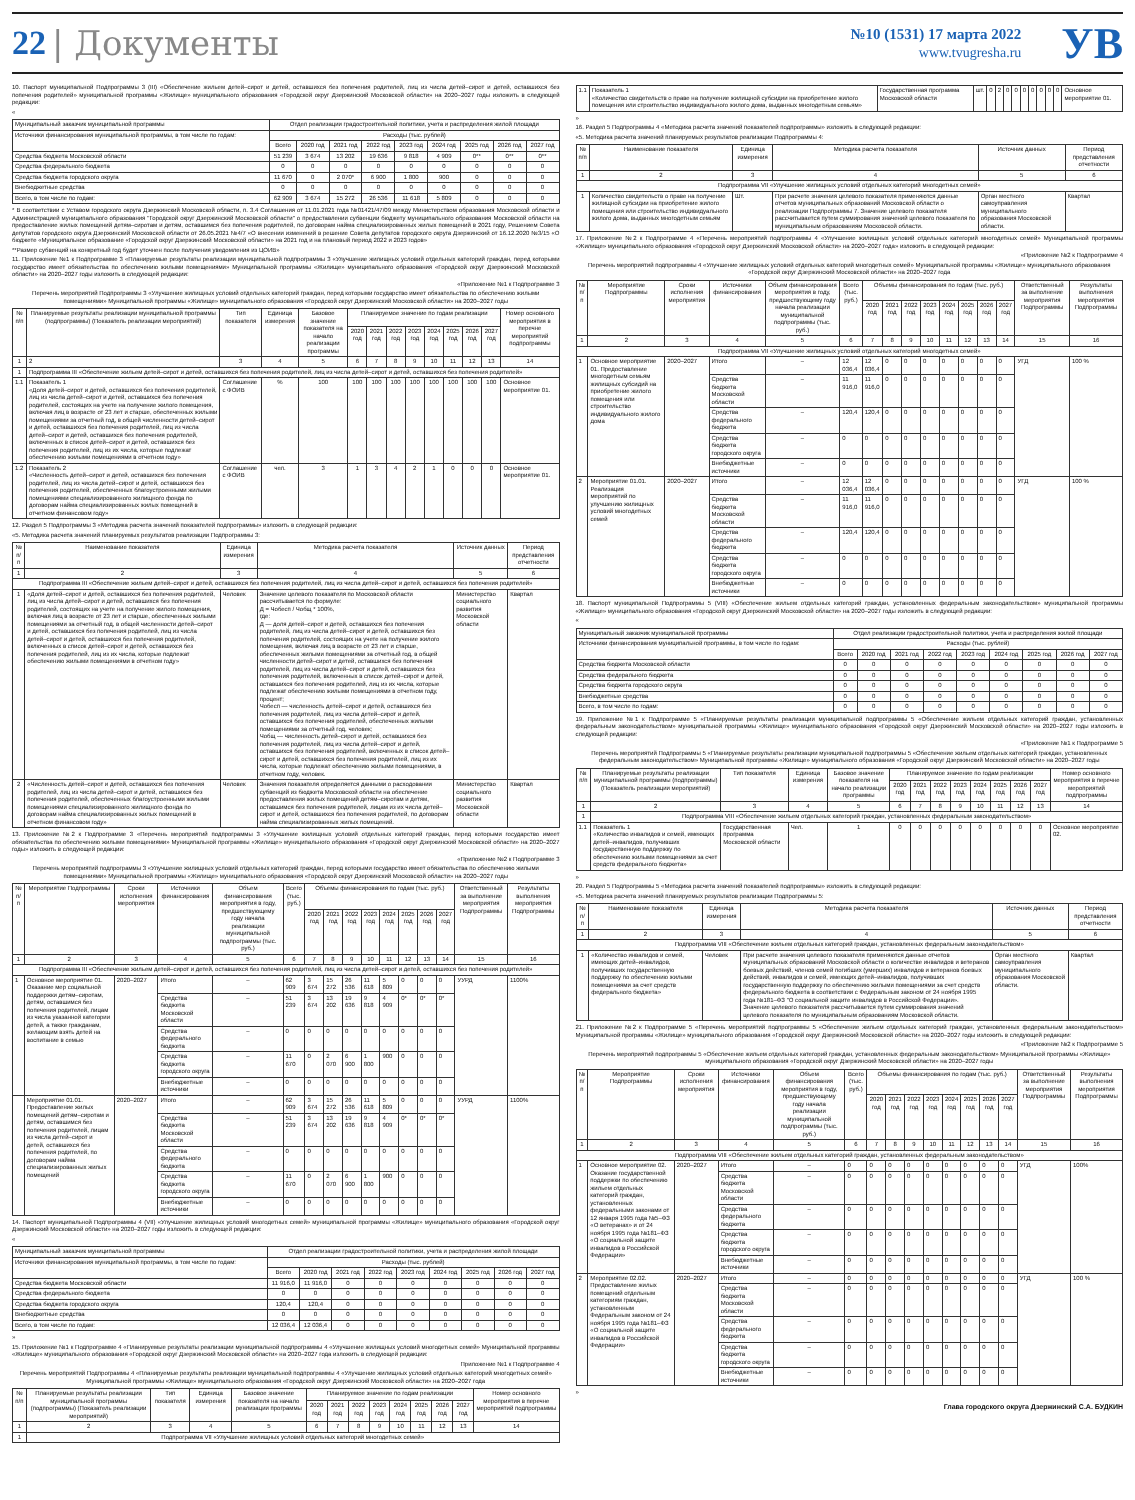22 | Документы
№10 (1531) 17 марта 2022
www.tvugresha.ru
УВ
10. Паспорт муниципальной Подпрограммы 3 (III) «Обеспечение жильем детей–сирот и детей, оставшихся без попечения родителей, лиц из числа детей–сирот и детей, оставшихся без попечения родителей» муниципальной программы «Жилище» муниципального образования «Городской округ Дзержинский Московской области» на 2020–2027 годы изложить в следующей редакции:
«
| Муниципальный заказчик муниципальной программы | Отдел реализации градостроительной политики, учета и распределения жилой площади | | | | | | | | |
| Источники финансирования муниципальной программы, в том числе по годам: | Расходы (тыс. рублей) | | | | | | | | |
| | Всего | 2020 год | 2021 год | 2022 год | 2023 год | 2024 год | 2025 год | 2026 год | 2027 год |
| Средства бюджета Московской области | 51 239 | 3 674 | 13 202 | 19 636 | 9 818 | 4 909 | 0** | 0** | 0** |
| Средства федерального бюджета | 0 | 0 | 0 | 0 | 0 | 0 | 0 | 0 | 0 |
| Средства бюджета городского округа | 11 670 | 0 | 2 070* | 6 900 | 1 800 | 900 | 0 | 0 | 0 |
| Внебюджетные средства | 0 | 0 | 0 | 0 | 0 | 0 | 0 | 0 | 0 |
| Всего, в том числе по годам: | 62 909 | 3 674 | 15 272 | 26 536 | 11 618 | 5 809 | 0 | 0 | 0 |
* В соответствии с Уставом городского округа Дзержинский Московской области, п. 3.4 Соглашения от 11.01.2021 года №01421/47/09 между Министерством образования Московской области и Администрацией муниципального образования "Городской округ Дзержинский Московской области" о предоставлении субвенции бюджету муниципального образования Московской области на предоставление жилых помещений детям–сиротам и детям, оставшимся без попечения родителей, по договорам найма специализированных жилых помещений в 2021 году, Решением Совета депутатов городского округа Дзержинский Московской области от 26.05.2021 №4/7 «О внесении изменений в решение Совета депутатов городского округа Дзержинский от 16.12.2020 №3/15 «О бюджете «Муниципальное образование «Городской округ Дзержинский Московской области» на 2021 год и на плановый период 2022 и 2023 годов»
**Размер субвенций на конкретный год будет уточнен после получения уведомления из ЦОИВ»
11. Приложение №1 к Подпрограмме 3 «Планируемые результаты реализации муниципальной подпрограммы 3 «Улучшение жилищных условий отдельных категорий граждан, перед которыми государство имеет обязательства по обеспечению жилыми помещениями» Муниципальной программы «Жилище» муниципального образования «Городской округ Дзержинский Московской области» на 2020–2027 годы изложить в следующей редакции:
«Приложение №1 к Подпрограмме 3
Перечень мероприятий Подпрограммы 3 «Улучшение жилищных условий отдельных категорий граждан, перед которыми государство имеет обязательства по обеспечению жилыми помещениями» Муниципальной программы «Жилище» муниципального образования «Городской округ Дзержинский Московской области» на 2020–2027 годы
| № п/п | Планируемые результаты реализации муниципальной программы (подпрограммы) (Показатель реализации мероприятий) | Тип показателя | Единица измерения | Базовое значение показателя на начало реализации программы | Планируемое значение по годам реализации | | | | | | | | Номер основного мероприятия в перечне мероприятий подпрограммы |
| --- | --- | --- | --- | --- | --- | --- | --- | --- | --- | --- | --- | --- | --- |
| | | | | | 2020 год | 2021 год | 2022 год | 2023 год | 2024 год | 2025 год | 2026 год | 2027 год | |
| 1 | 2 | 3 | 4 | 5 | 6 | 7 | 8 | 9 | 10 | 11 | 12 | 13 | 14 |
| 1 | Подпрограмма III «Обеспечение жильем детей–сирот и детей, оставшихся без попечения родителей, лиц из числа детей–сирот и детей, оставшихся без попечения родителей» | | | | | | | | | | | | |
| 1.1 | Показатель 1 «Доля детей–сирот и детей, оставшихся без попечения родителей, лиц из числа детей–сирот и детей, оставшихся без попечения родителей, состоящих на учете на получение жилого помещения, включая лиц в возрасте от 23 лет и старше, обеспеченных жилыми помещениями за отчетный год, в общей численности детей–сирот и детей, оставшихся без попечения родителей, лиц из числа детей–сирот и детей, оставшихся без попечения родителей, включенных в список детей–сирот и детей, оставшихся без попечения родителей, лиц из их числа, которые подлежат обеспечению жилыми помещениями в отчетном году» | Соглашение с ФОИВ | % | 100 | 100 | 100 | 100 | 100 | 100 | 100 | 100 | 100 | Основное мероприятие 01. |
| 1.2 | Показатель 2 «Численность детей–сирот и детей, оставшихся без попечения родителей, лиц из числа детей–сирот и детей, оставшихся без попечения родителей, обеспеченных благоустроенными жилыми помещениями специализированного жилищного фонда по договорам найма специализированных жилых помещений в отчетном финансовом году» | Соглашение с ФОИВ | чел. | 3 | 1 | 3 | 4 | 2 | 1 | 0 | 0 | 0 | Основное мероприятие 01. |
12. Раздел 5 Подпрограммы 3 «Методика расчета значений показателей подпрограммы» изложить в следующей редакции:
«5. Методика расчета значений планируемых результатов реализации Подпрограммы 3:
| № п/п | Наименование показателя | Единица измерения | Методика расчета показателя | Источник данных | Период представления отчетности |
| --- | --- | --- | --- | --- | --- |
| 1 | 2 | 3 | 4 | 5 | 6 |
| Подпрограмма III «Обеспечение жильем детей–сирот и детей, оставшихся без попечения родителей, лиц из числа детей–сирот и детей, оставшихся без попечения родителей» | | | | | |
| 1 | «Доля детей–сирот и детей, оставшихся без попечения родителей, лиц из числа детей–сирот и детей, оставшихся без попечения родителей, состоящих на учете на получение жилого помещения, включая лиц в возрасте от 23 лет и старше, обеспеченных жилыми помещениями за отчетный год, в общей численности детей–сирот и детей, оставшихся без попечения родителей, лиц из числа детей–сирот и детей, оставшихся без попечения родителей, включенных в список детей–сирот и детей, оставшихся без попечения родителей, лиц из их числа, которые подлежат обеспечению жилыми помещениями в отчетном году» | Человек | Значение целевого показателя по Московской области рассчитывается по формуле: Д = Чобесп / Чобщ * 100%, где: Д — доля детей–сирот и детей, оставшихся без попечения родителей, лиц из числа детей–сирот и детей, оставшихся без попечения родителей, состоящих на учете на получение жилого помещения, включая лиц в возрасте от 23 лет и старше, обеспеченных жилыми помещениями за отчетный год, в общей численности детей–сирот и детей, оставшихся без попечения родителей, лиц из числа детей–сирот и детей, оставшихся без попечения родителей, включенных в список детей–сирот и детей, оставшихся без попечения родителей, лиц из их числа, которые подлежат обеспечению жилыми помещениями в отчетном году, процент; Чобесп — численность детей–сирот и детей, оставшихся без попечения родителей, лиц из числа детей–сирот и детей, оставшихся без попечения родителей, обеспеченных жилыми помещениями за отчетный год, человек; Чобщ — численность детей–сирот и детей, оставшихся без попечения родителей, лиц из числа детей–сирот и детей, оставшихся без попечения родителей, включенных в список детей–сирот и детей, оставшихся без попечения родителей, лиц из их числа, которые подлежат обеспечению жилыми помещениями, в отчетном году, человек. | Министерство социального развития Московской области | Квартал |
| 2 | «Численность детей–сирот и детей, оставшихся без попечения родителей, лиц из числа детей–сирот и детей, оставшихся без попечения родителей, обеспеченных благоустроенными жилыми помещениями специализированного жилищного фонда по договорам найма специализированных жилых помещений в отчетном финансовом году» | Человек | Значения показателя определяется данными о расходовании субвенций из бюджета Московской области на обеспечение предоставления жилых помещений детям–сиротам и детям, оставшимся без попечения родителей, лицам из их числа детей–сирот и детей, оставшихся без попечения родителей, по договорам найма специализированных жилых помещений. | Министерство социального развития Московской области | Квартал |
13. Приложение №2 к Подпрограмме 3 «Перечень мероприятий подпрограммы 3 «Улучшение жилищных условий отдельных категорий граждан, перед которыми государство имеет обязательства по обеспечению жилыми помещениями» Муниципальной программы «Жилище» муниципального образования «Городской округ Дзержинский Московской области» на 2020–2027 годы» изложить в следующей редакции:
«Приложение №2 к Подпрограмме 3
Перечень мероприятий подпрограммы 3 «Улучшение жилищных условий отдельных категорий граждан, перед которыми государство имеет обязательства по обеспечению жилыми помещениями» Муниципальной программы «Жилище» муниципального образования «Городской округ Дзержинский Московской области» на 2020–2027 годы
| № п/п | Мероприятие Подпрограммы | Сроки исполнения мероприятия | Источники финансирования | Объем финансирования мероприятия в году, предшествующему году начала реализации муниципальной подпрограммы (тыс. руб.) | Всего (тыс. руб.) | Объемы финансирования по годам (тыс. руб.) | | | | | | | | Ответственный за выполнение мероприятия Подпрограммы | Результаты выполнения мероприятия Подпрограммы |
| --- | --- | --- | --- | --- | --- | --- | --- | --- | --- | --- | --- | --- | --- | --- | --- |
| | | | | | | 2020 год | 2021 год | 2022 год | 2023 год | 2024 год | 2025 год | 2026 год | 2027 год | | |
| 1 | 2 | 3 | 4 | 5 | 6 | 7 | 8 | 9 | 10 | 11 | 12 | 13 | 14 | 15 | 16 |
| Подпрограмма III «Обеспечение жильем детей–сирот и детей, оставшихся без попечения родителей, лиц из числа детей–сирот и детей, оставшихся без попечения родителей» | | | | | | | | | | | | | | | |
| 1 | Основное мероприятие 01. Оказание мер социальной поддержки детям–сиротам, детям, оставшимся без попечения родителей, лицам из числа указанной категории детей, а также гражданам, желающим взять детей на воспитание в семью | 2020–2027 | Итого | – | 62 909 | 3 674 | 15 272 | 26 536 | 11 618 | 5 809 | 0 | 0 | 0 | УУРД | 1100% |
| | | | Средства бюджета Московской области | – | 51 239 | 3 674 | 13 202 | 19 636 | 9 818 | 4 909 | 0* | 0* | 0* | | |
| | | | Средства федерального бюджета | – | 0 | 0 | 0 | 0 | 0 | 0 | 0 | 0 | 0 | | |
| | | | Средства бюджета городского округа | – | 11 670 | 0 | 2 070 | 6 900 | 1 800 | 900 | 0 | 0 | 0 | | |
| | | | Внебюджетные источники | – | 0 | 0 | 0 | 0 | 0 | 0 | 0 | 0 | 0 | | |
| | Мероприятие 01.01. Предоставление жилых помещений детям–сиротам и детям, оставшимся без попечения родителей, лицам из числа детей–сирот и детей, оставшихся без попечения родителей, по договорам найма специализированных жилых помещений | 2020–2027 | Итого | – | 62 909 | 3 674 | 15 272 | 26 536 | 11 618 | 5 809 | 0 | 0 | 0 | УУРД | 1100% |
| | | | Средства бюджета Московской области | – | 51 239 | 3 674 | 13 202 | 19 636 | 9 818 | 4 909 | 0* | 0* | 0* | | |
| | | | Средства федерального бюджета | – | 0 | 0 | 0 | 0 | 0 | 0 | 0 | 0 | 0 | | |
| | | | Средства бюджета городского округа | – | 11 670 | 0 | 2 070 | 6 900 | 1 800 | 900 | 0 | 0 | 0 | | |
| | | | Внебюджетные источники | – | 0 | 0 | 0 | 0 | 0 | 0 | 0 | 0 | 0 | | |
14. Паспорт муниципальной Подпрограммы 4 (VII) «Улучшение жилищных условий многодетных семей» муниципальной программы «Жилище» муниципального образования «Городской округ Дзержинский Московской области» на 2020–2027 годы изложить в следующей редакции:
«
| Муниципальный заказчик муниципальной программы | Отдел реализации градостроительной политики, учета и распределения жилой площади | | | | | | | | |
| Источники финансирования муниципальной программы, в том числе по годам: | Расходы (тыс. рублей) | | | | | | | | |
| | Всего | 2020 год | 2021 год | 2022 год | 2023 год | 2024 год | 2025 год | 2026 год | 2027 год |
| Средства бюджета Московской области | 11 916,0 | 11 916,0 | 0 | 0 | 0 | 0 | 0 | 0 | 0 |
| Средства федерального бюджета | 0 | 0 | 0 | 0 | 0 | 0 | 0 | 0 | 0 |
| Средства бюджета городского округа | 120,4 | 120,4 | 0 | 0 | 0 | 0 | 0 | 0 | 0 |
| Внебюджетные средства | 0 | 0 | 0 | 0 | 0 | 0 | 0 | 0 | 0 |
| Всего, в том числе по годам: | 12 036,4 | 12 036,4 | 0 | 0 | 0 | 0 | 0 | 0 | 0 |
»
15. Приложение №1 к Подпрограмме 4 «Планируемые результаты реализации муниципальной подпрограммы 4 «Улучшение жилищных условий многодетных семей» Муниципальной программы «Жилище» муниципального образования «Городской округ Дзержинский Московской области» на 2020–2027 года изложить в следующей редакции:
Приложение №1 к Подпрограмме 4
Перечень мероприятий Подпрограммы 4 «Планируемые результаты реализации муниципальной подпрограммы 4 «Улучшение жилищных условий отдельных категорий многодетных семей» Муниципальной программы «Жилище» муниципального образования «Городской округ Дзержинский Московской области» на 2020–2027 года
| № п/п | Планируемые результаты реализации муниципальной программы (подпрограммы) (Показатель реализации мероприятий) | Тип показателя | Единица измерения | Базовое значение показателя на начало реализации программы | Планируемое значение по годам реализации | | | | | | | | Номер основного мероприятия в перечне мероприятий подпрограммы |
| --- | --- | --- | --- | --- | --- | --- | --- | --- | --- | --- | --- | --- | --- |
| | | | | | 2020 год | 2021 год | 2022 год | 2023 год | 2024 год | 2025 год | 2026 год | 2027 год | |
| 1 | 2 | 3 | 4 | 5 | 6 | 7 | 8 | 9 | 10 | 11 | 12 | 13 | 14 |
| 1 | Подпрограмма VII «Улучшение жилищных условий отдельных категорий многодетных семей» | | | | | | | | | | | | |
| 1.1 | Показатель 1 «Количество свидетельств о праве на получение жилищной субсидии на приобретение жилого помещения или строительство индивидуального жилого дома, выданных многодетным семьям» | Государственная программа Московской области | шт. | 0 | 2 | 0 | 0 | 0 | 0 | 0 | 0 | 0 | Основное мероприятие 01. |
»
16. Раздел 5 Подпрограммы 4 «Методика расчета значений показателей подпрограммы» изложить в следующей редакции:
«5. Методика расчета значений планируемых результатов реализации Подпрограммы 4:
| № п/п | Наименование показателя | Единица измерения | Методика расчета показателя | Источник данных | Период представления отчетности |
| --- | --- | --- | --- | --- | --- |
| 1 | 2 | 3 | 4 | 5 | 6 |
| Подпрограмма VII «Улучшение жилищных условий отдельных категорий многодетных семей» | | | | | |
| 1 | Количество свидетельств о праве на получение жилищной субсидии на приобретение жилого помещения или строительство индивидуального жилого дома, выданных многодетным семьям | Шт. | При расчете значения целевого показателя применяются данные отчетов муниципальных образований Московской области о реализации Подпрограммы 7. Значение целевого показателя рассчитывается путем суммирования значений целевого показателя по муниципальным образованиям Московской области. | Орган местного самоуправления муниципального образования Московской области. | Квартал |
17. Приложение №2 к Подпрограмме 4 «Перечень мероприятий подпрограммы 4 «Улучшение жилищных условий отдельных категорий многодетных семей» Муниципальной программы «Жилище» муниципального образования «Городской округ Дзержинский Московской области» на 2020–2027 года» изложить в следующей редакции:
«Приложение №2 к Подпрограмме 4
Перечень мероприятий подпрограммы 4 «Улучшение жилищных условий отдельных категорий многодетных семей» Муниципальной программы «Жилище» муниципального образования «Городской округ Дзержинский Московской области» на 2020–2027 года
| № п/п | Мероприятие Подпрограммы | Сроки исполнения мероприятия | Источники финансирования | Объем финансирования мероприятия в году, предшествующему году начала реализации муниципальной подпрограммы (тыс. руб.) | Всего (тыс. руб.) | Объемы финансирования по годам (тыс. руб.) | | | | | | | | Ответственный за выполнение мероприятия Подпрограммы | Результаты выполнения мероприятия Подпрограммы |
| --- | --- | --- | --- | --- | --- | --- | --- | --- | --- | --- | --- | --- | --- | --- | --- |
| | | | | | | 2020 год | 2021 год | 2022 год | 2023 год | 2024 год | 2025 год | 2026 год | 2027 год | | |
| 1 | 2 | 3 | 4 | 5 | 6 | 7 | 8 | 9 | 10 | 11 | 12 | 13 | 14 | 15 | 16 |
| Подпрограмма VII «Улучшение жилищных условий отдельных категорий многодетных семей» | | | | | | | | | | | | | | | |
| 1 | Основное мероприятие 01. Предоставление многодетным семьям жилищных субсидий на приобретение жилого помещения или строительство индивидуального жилого дома | 2020–2027 | Итого | – | 12 036,4 | 12 036,4 | 0 | 0 | 0 | 0 | 0 | 0 | 0 | УГД | 100 % |
| | | | Средства бюджета Московской области | – | 11 916,0 | 11 916,0 | 0 | 0 | 0 | 0 | 0 | 0 | 0 | | |
| | | | Средства федерального бюджета | – | 120,4 | 120,4 | 0 | 0 | 0 | 0 | 0 | 0 | 0 | | |
| | | | Средства бюджета городского округа | – | 0 | 0 | 0 | 0 | 0 | 0 | 0 | 0 | 0 | | |
| | | | Внебюджетные источники | – | 0 | 0 | 0 | 0 | 0 | 0 | 0 | 0 | 0 | | |
| 2 | Мероприятие 01.01. Реализация мероприятий по улучшению жилищных условий многодетных семей | 2020–2027 | Итого | – | 12 036,4 | 12 036,4 | 0 | 0 | 0 | 0 | 0 | 0 | 0 | УГД | 100 % |
| | | | Средства бюджета Московской области | – | 11 916,0 | 11 916,0 | 0 | 0 | 0 | 0 | 0 | 0 | 0 | | |
| | | | Средства федерального бюджета | – | 120,4 | 120,4 | 0 | 0 | 0 | 0 | 0 | 0 | 0 | | |
| | | | Средства бюджета городского округа | – | 0 | 0 | 0 | 0 | 0 | 0 | 0 | 0 | 0 | | |
| | | | Внебюджетные источники | – | 0 | 0 | 0 | 0 | 0 | 0 | 0 | 0 | 0 | | |
18. Паспорт муниципальной Подпрограммы 5 (VIII) «Обеспечение жильем отдельных категорий граждан, установленных федеральным законодательством» муниципальной программы «Жилище» муниципального образования «Городской округ Дзержинский Московской области» на 2020–2027 годы изложить в следующей редакции:
«
| Муниципальный заказчик муниципальной программы | Отдел реализации градостроительной политики, учета и распределения жилой площади | | | | | | | | |
| Источники финансирования муниципальной программы, в том числе по годам: | Расходы (тыс. рублей) | | | | | | | | |
| | Всего | 2020 год | 2021 год | 2022 год | 2023 год | 2024 год | 2025 год | 2026 год | 2027 год |
| Средства бюджета Московской области | 0 | 0 | 0 | 0 | 0 | 0 | 0 | 0 | 0 |
| Средства федерального бюджета | 0 | 0 | 0 | 0 | 0 | 0 | 0 | 0 | 0 |
| Средства бюджета городского округа | 0 | 0 | 0 | 0 | 0 | 0 | 0 | 0 | 0 |
| Внебюджетные средства | 0 | 0 | 0 | 0 | 0 | 0 | 0 | 0 | 0 |
| Всего, в том числе по годам: | 0 | 0 | 0 | 0 | 0 | 0 | 0 | 0 | 0 |
19. Приложение №1 к Подпрограмме 5 «Планируемые результаты реализации муниципальной подпрограммы 5 «Обеспечение жильем отдельных категорий граждан, установленных федеральным законодательством» муниципальной программы «Жилище» муниципального образования «Городской округ Дзержинский Московской области» на 2020–2027 годы изложить в следующей редакции:
«Приложение №1 к Подпрограмме 5
Перечень мероприятий Подпрограммы 5 «Планируемые результаты реализации муниципальной подпрограммы 5 «Обеспечение жильем отдельных категорий граждан, установленных федеральным законодательством» Муниципальной программы «Жилище» муниципального образования «Городской округ Дзержинский Московской области» на 2020–2027 годы
| № п/п | Планируемые результаты реализации муниципальной программы (подпрограммы) (Показатель реализации мероприятий) | Тип показателя | Единица измерения | Базовое значение показателя на начало реализации программы | Планируемое значение по годам реализации | | | | | | | | Номер основного мероприятия в перечне мероприятий подпрограммы |
| --- | --- | --- | --- | --- | --- | --- | --- | --- | --- | --- | --- | --- | --- |
| | | | | | 2020 год | 2021 год | 2022 год | 2023 год | 2024 год | 2025 год | 2026 год | 2027 год | |
| 1 | 2 | 3 | 4 | 5 | 6 | 7 | 8 | 9 | 10 | 11 | 12 | 13 | 14 |
| 1 | Подпрограмма VIII «Обеспечение жильем отдельных категорий граждан, установленных федеральным законодательством» | | | | | | | | | | | | |
| 1.1 | Показатель 1 «Количество инвалидов и семей, имеющих детей–инвалидов, получивших государственную поддержку по обеспечению жилыми помещениями за счет средств федерального бюджета» | Государственная программа Московской области | Чел. | 1 | 0 | 0 | 0 | 0 | 0 | 0 | 0 | 0 | Основное мероприятие 02. |
»
20. Раздел 5 Подпрограммы 5 «Методика расчета значений показателей подпрограммы» изложить в следующей редакции:
«5. Методика расчета значений планируемых результатов реализации Подпрограммы 5:
| № п/п | Наименование показателя | Единица измерения | Методика расчета показателя | Источник данных | Период представления отчетности |
| --- | --- | --- | --- | --- | --- |
| 1 | 2 | 3 | 4 | 5 | 6 |
| Подпрограмма VIII «Обеспечение жильем отдельных категорий граждан, установленных федеральным законодательством» | | | | | |
| 1 | «Количество инвалидов и семей, имеющих детей–инвалидов, получивших государственную поддержку по обеспечению жилыми помещениями за счет средств федерального бюджета» | Человек | При расчете значения целевого показателя применяются данные отчетов муниципальных образований Московской области о количестве инвалидов и ветеранов боевых действий, членов семей погибших (умерших) инвалидов и ветеранов боевых действий, инвалидов и семей, имеющих детей–инвалидов, получивших государственную поддержку по обеспечению жилыми помещениями за счет средств федерального бюджета в соответствии с Федеральным законом от 24 ноября 1995 года №181–ФЗ "О социальной защите инвалидов в Российской Федерации». Значение целевого показателя рассчитывается путем суммирования значений целевого показателя по муниципальным образованиям Московской области. | Орган местного самоуправления муниципального образования Московской области. | Квартал |
21. Приложение №2 к Подпрограмме 5 «Перечень мероприятий подпрограммы 5 «Обеспечение жильем отдельных категорий граждан, установленных федеральным законодательством» Муниципальной программы «Жилище» муниципального образования «Городской округ Дзержинский Московской области» на 2020–2027 годы изложить в следующей редакции:
«Приложение №2 к Подпрограмме 5
Перечень мероприятий подпрограммы 5 «Обеспечение жильем отдельных категорий граждан, установленных федеральным законодательством» Муниципальной программы «Жилище» муниципального образования «Городской округ Дзержинский Московской области» на 2020–2027 годы
| № п/п | Мероприятие Подпрограммы | Сроки исполнения мероприятия | Источники финансирования | Объем финансирования мероприятия в году, предшествующему году начала реализации муниципальной подпрограммы (тыс. руб.) | Всего (тыс. руб.) | Объемы финансирования по годам (тыс. руб.) | | | | | | | | Ответственный за выполнение мероприятия Подпрограммы | Результаты выполнения мероприятия Подпрограммы |
| --- | --- | --- | --- | --- | --- | --- | --- | --- | --- | --- | --- | --- | --- | --- | --- |
| | | | | | | 2020 год | 2021 год | 2022 год | 2023 год | 2024 год | 2025 год | 2026 год | 2027 год | | |
| 1 | 2 | 3 | 4 | 5 | 6 | 7 | 8 | 9 | 10 | 11 | 12 | 13 | 14 | 15 | 16 |
| Подпрограмма VIII «Обеспечение жильем отдельных категорий граждан, установленных федеральным законодательством» | | | | | | | | | | | | | | | |
| 1 | Основное мероприятие 02. Оказание государственной поддержки по обеспечению жильем отдельных категорий граждан, установленных федеральными законами от 12 января 1995 года №5–ФЗ «О ветеранах» и от 24 ноября 1995 года №181–ФЗ «О социальной защите инвалидов в Российской Федерации» | 2020–2027 | Итого | – | 0 | 0 | 0 | 0 | 0 | 0 | 0 | 0 | 0 | УГД | 100% |
| | | | Средства бюджета Московской области | – | 0 | 0 | 0 | 0 | 0 | 0 | 0 | 0 | 0 | | |
| | | | Средства федерального бюджета | – | 0 | 0 | 0 | 0 | 0 | 0 | 0 | 0 | 0 | | |
| | | | Средства бюджета городского округа | – | 0 | 0 | 0 | 0 | 0 | 0 | 0 | 0 | 0 | | |
| | | | Внебюджетные источники | – | 0 | 0 | 0 | 0 | 0 | 0 | 0 | 0 | 0 | | |
| 2 | Мероприятие 02.02. Предоставление жилых помещений отдельным категориям граждан, установленным Федеральным законом от 24 ноября 1995 года №181–ФЗ «О социальной защите инвалидов в Российской Федерации» | 2020–2027 | Итого | – | 0 | 0 | 0 | 0 | 0 | 0 | 0 | 0 | 0 | УГД | 100 % |
| | | | Средства бюджета Московской области | – | 0 | 0 | 0 | 0 | 0 | 0 | 0 | 0 | 0 | | |
| | | | Средства федерального бюджета | – | 0 | 0 | 0 | 0 | 0 | 0 | 0 | 0 | 0 | | |
| | | | Средства бюджета городского округа | – | 0 | 0 | 0 | 0 | 0 | 0 | 0 | 0 | 0 | | |
| | | | Внебюджетные источники | – | 0 | 0 | 0 | 0 | 0 | 0 | 0 | 0 | 0 | | |
»
Глава городского округа Дзержинский С.А. БУДКИН